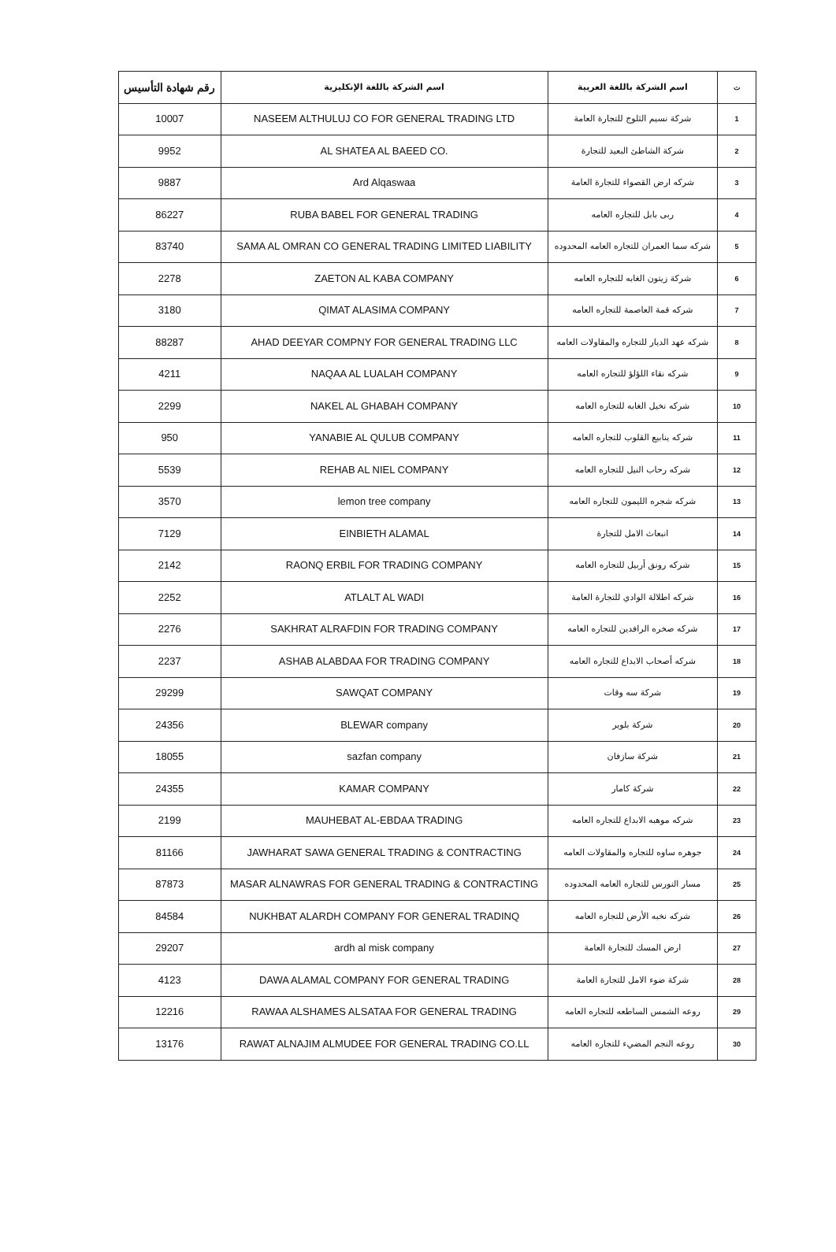| رقم شهادة التأسيس | اسم الشركة باللغة الإنكليزية | اسم الشركة باللغة العربية | ت |
| --- | --- | --- | --- |
| 10007 | NASEEM ALTHULUJ CO FOR GENERAL TRADING LTD | شركة نسيم الثلوج للتجارة العامة | 1 |
| 9952 | AL SHATEA AL BAEED CO. | شركة الشاطئ البعيد للتجارة | 2 |
| 9887 | Ard Alqaswaa | شركه ارض القصواء للتجارة العامة | 3 |
| 86227 | RUBA BABEL FOR GENERAL TRADING | ربى بابل للتجاره العامه | 4 |
| 83740 | SAMA AL OMRAN CO GENERAL TRADING LIMITED LIABILITY | شركه سما العمران للتجاره العامه المحدوده | 5 |
| 2278 | ZAETON AL KABA COMPANY | شركة زيتون الغابه للتجاره العامه | 6 |
| 3180 | QIMAT ALASIMA COMPANY | شركه قمة العاصمة للتجاره العامه | 7 |
| 88287 | AHAD DEEYAR COMPNY FOR GENERAL TRADING LLC | شركه عهد الديار للتجاره والمقاولات العامه | 8 |
| 4211 | NAQAA AL LUALAH COMPANY | شركه نقاء اللؤلؤ للتجاره العامه | 9 |
| 2299 | NAKEL AL GHABAH COMPANY | شركه نخيل الغابه للتجاره العامه | 10 |
| 950 | YANABIE AL QULUB COMPANY | شركه ينابيع القلوب للتجاره العامه | 11 |
| 5539 | REHAB AL NIEL COMPANY | شركه رحاب النيل للتجاره العامه | 12 |
| 3570 | lemon tree company | شركه شجره الليمون للتجاره العامه | 13 |
| 7129 | EINBIETH ALAMAL | انبعاث الامل للتجارة | 14 |
| 2142 | RAONQ ERBIL FOR TRADING COMPANY | شركه رونق أربيل للتجاره العامه | 15 |
| 2252 | ATLALT AL WADI | شركه اطلالة الوادي للتجارة العامة | 16 |
| 2276 | SAKHRAT ALRAFDIN FOR TRADING COMPANY | شركه صخره الرافدين للتجاره العامه | 17 |
| 2237 | ASHAB ALABDAA FOR TRADING COMPANY | شركه أصحاب الابداع للتجاره العامه | 18 |
| 29299 | SAWQAT COMPANY | شركة سه وقات | 19 |
| 24356 | BLEWAR company | شركة بلوير | 20 |
| 18055 | sazfan company | شركة سازفان | 21 |
| 24355 | KAMAR COMPANY | شركة كامار | 22 |
| 2199 | MAUHEBAT AL-EBDAA TRADING | شركه موهبه الابداع للتجاره العامه | 23 |
| 81166 | JAWHARAT SAWA GENERAL TRADING & CONTRACTING | جوهره ساوه للتجاره والمقاولات العامه | 24 |
| 87873 | MASAR ALNAWRAS FOR GENERAL TRADING & CONTRACTING | مسار النورس للتجاره العامه المحدوده | 25 |
| 84584 | NUKHBAT ALARDH COMPANY FOR GENERAL TRADINQ | شركه نخبه الأرض للتجاره العامه | 26 |
| 29207 | ardh al misk company | ارض المسك للتجارة العامة | 27 |
| 4123 | DAWA ALAMAL COMPANY FOR GENERAL TRADING | شركة ضوء الامل للتجارة العامة | 28 |
| 12216 | RAWAA ALSHAMES ALSATAA FOR GENERAL TRADING | روعه الشمس الساطعه للتجاره العامه | 29 |
| 13176 | RAWAT ALNAJIM ALMUDEE FOR GENERAL TRADING CO.LL | روعه النجم المضيء للتجاره العامه | 30 |